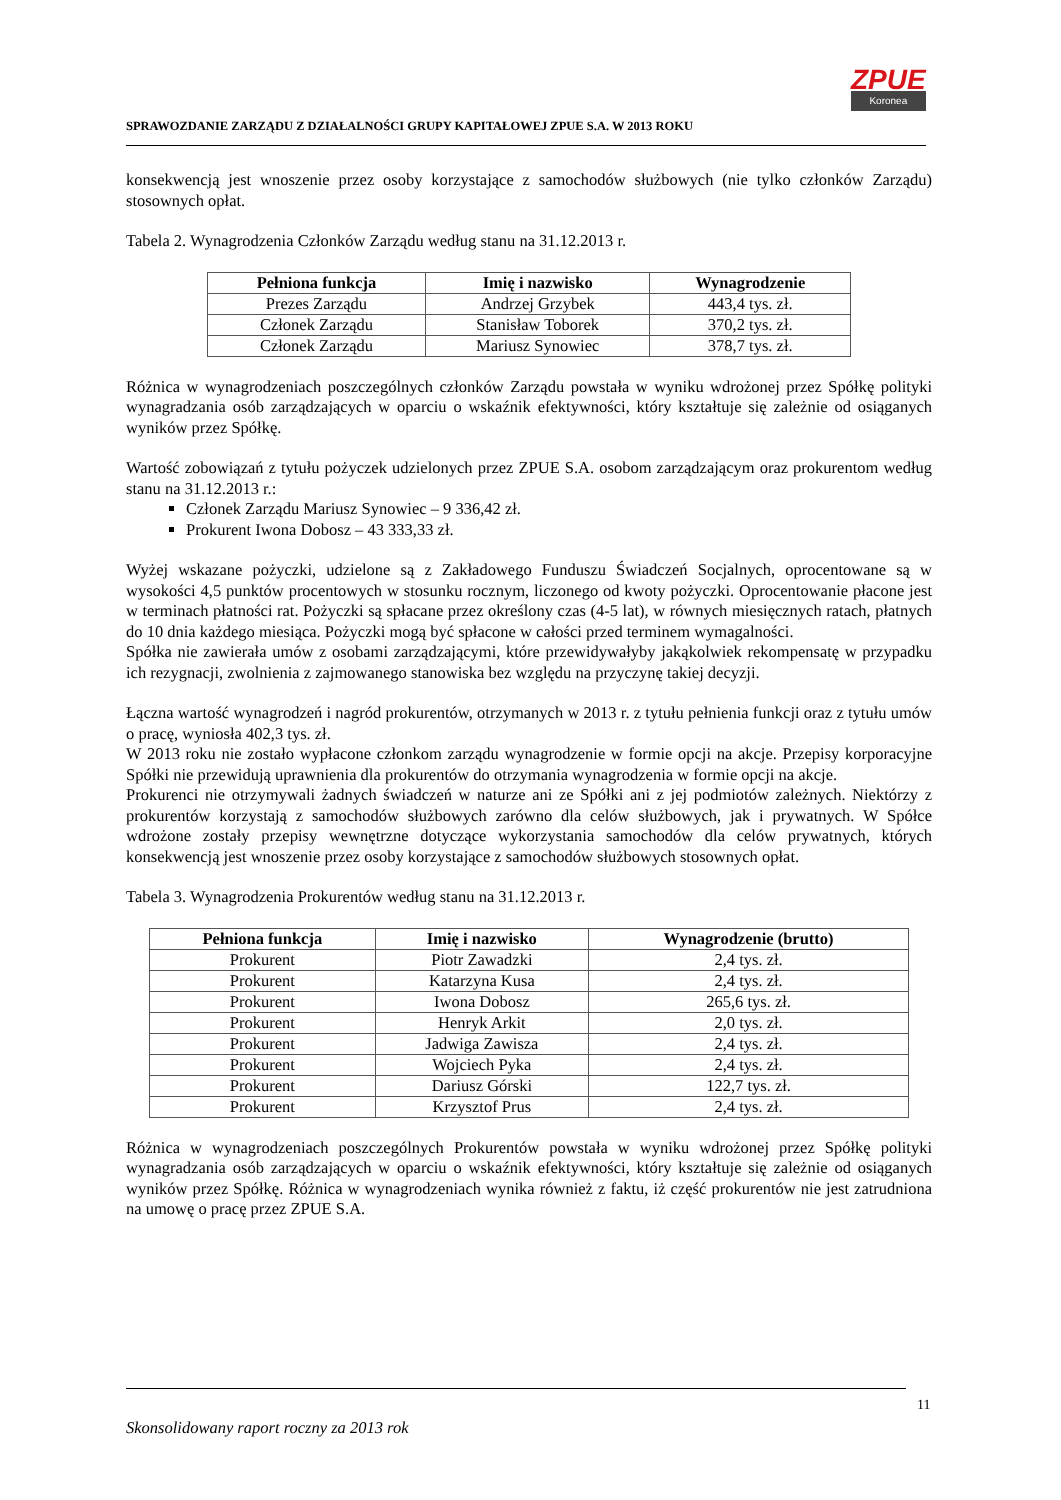SPRAWOZDANIE ZARZĄDU Z DZIAŁALNOŚCI GRUPY KAPITAŁOWEJ ZPUE S.A. W 2013 ROKU
ZPUE
Koronea
konsekwencją jest wnoszenie przez osoby korzystające z samochodów służbowych (nie tylko członków Zarządu) stosownych opłat.
Tabela 2. Wynagrodzenia Członków Zarządu według stanu na 31.12.2013 r.
| Pełniona funkcja | Imię i nazwisko | Wynagrodzenie |
| --- | --- | --- |
| Prezes Zarządu | Andrzej Grzybek | 443,4 tys. zł. |
| Członek Zarządu | Stanisław Toborek | 370,2 tys. zł. |
| Członek Zarządu | Mariusz Synowiec | 378,7 tys. zł. |
Różnica w wynagrodzeniach poszczególnych członków Zarządu powstała w wyniku wdrożonej przez Spółkę polityki wynagradzania osób zarządzających w oparciu o wskaźnik efektywności, który kształtuje się zależnie od osiąganych wyników przez Spółkę.
Wartość zobowiązań z tytułu pożyczek udzielonych przez ZPUE S.A. osobom zarządzającym oraz prokurentom według stanu na 31.12.2013 r.:
Członek Zarządu Mariusz Synowiec – 9 336,42 zł.
Prokurent Iwona Dobosz – 43 333,33 zł.
Wyżej wskazane pożyczki, udzielone są z Zakładowego Funduszu Świadczeń Socjalnych, oprocentowane są w wysokości 4,5 punktów procentowych w stosunku rocznym, liczonego od kwoty pożyczki. Oprocentowanie płacone jest w terminach płatności rat. Pożyczki są spłacane przez określony czas (4-5 lat), w równych miesięcznych ratach, płatnych do 10 dnia każdego miesiąca. Pożyczki mogą być spłacone w całości przed terminem wymagalności.
Spółka nie zawierała umów z osobami zarządzającymi, które przewidywałyby jakąkolwiek rekompensatę w przypadku ich rezygnacji, zwolnienia z zajmowanego stanowiska bez względu na przyczynę takiej decyzji.
Łączna wartość wynagrodzeń i nagród prokurentów, otrzymanych w 2013 r. z tytułu pełnienia funkcji oraz z tytułu umów o pracę, wyniosła 402,3 tys. zł.
W 2013 roku nie zostało wypłacone członkom zarządu wynagrodzenie w formie opcji na akcje. Przepisy korporacyjne Spółki nie przewidują uprawnienia dla prokurentów do otrzymania wynagrodzenia w formie opcji na akcje.
Prokurenci nie otrzymywali żadnych świadczeń w naturze ani ze Spółki ani z jej podmiotów zależnych. Niektórzy z prokurentów korzystają z samochodów służbowych zarówno dla celów służbowych, jak i prywatnych. W Spółce wdrożone zostały przepisy wewnętrzne dotyczące wykorzystania samochodów dla celów prywatnych, których konsekwencją jest wnoszenie przez osoby korzystające z samochodów służbowych stosownych opłat.
Tabela 3. Wynagrodzenia Prokurentów według stanu na 31.12.2013 r.
| Pełniona funkcja | Imię i nazwisko | Wynagrodzenie (brutto) |
| --- | --- | --- |
| Prokurent | Piotr Zawadzki | 2,4 tys. zł. |
| Prokurent | Katarzyna Kusa | 2,4 tys. zł. |
| Prokurent | Iwona Dobosz | 265,6 tys. zł. |
| Prokurent | Henryk Arkit | 2,0 tys. zł. |
| Prokurent | Jadwiga Zawisza | 2,4 tys. zł. |
| Prokurent | Wojciech Pyka | 2,4 tys. zł. |
| Prokurent | Dariusz Górski | 122,7 tys. zł. |
| Prokurent | Krzysztof Prus | 2,4 tys. zł. |
Różnica w wynagrodzeniach poszczególnych Prokurentów powstała w wyniku wdrożonej przez Spółkę polityki wynagradzania osób zarządzających w oparciu o wskaźnik efektywności, który kształtuje się zależnie od osiąganych wyników przez Spółkę. Różnica w wynagrodzeniach wynika również z faktu, iż część prokurentów nie jest zatrudniona na umowę o pracę przez ZPUE S.A.
11
Skonsolidowany raport roczny za 2013 rok